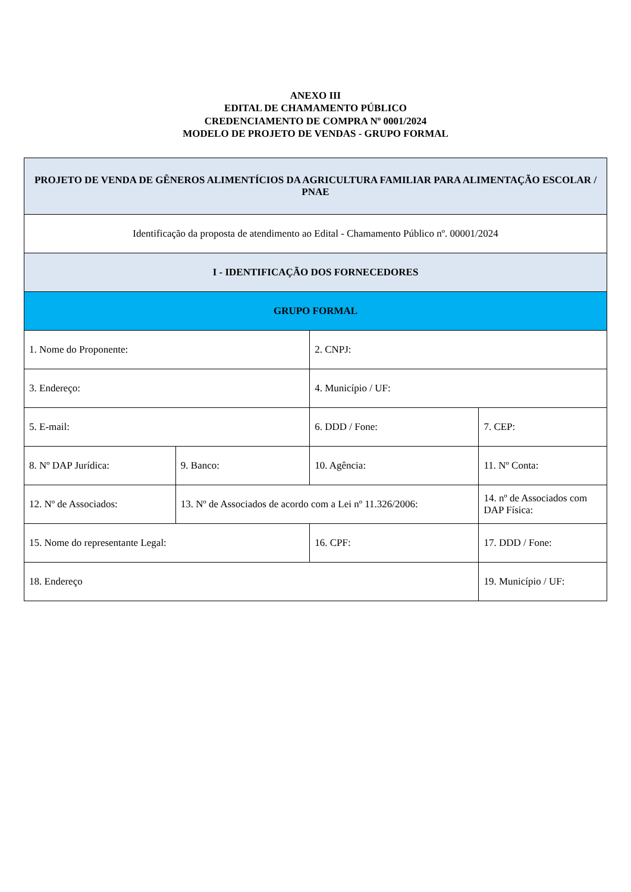ANEXO III
EDITAL DE CHAMAMENTO PÚBLICO
CREDENCIAMENTO DE COMPRA Nº 0001/2024
MODELO DE PROJETO DE VENDAS - GRUPO FORMAL
| PROJETO DE VENDA DE GÊNEROS ALIMENTÍCIOS DA AGRICULTURA FAMILIAR PARA ALIMENTAÇÃO ESCOLAR / PNAE | | | |
| --- | --- | --- | --- |
| Identificação da proposta de atendimento ao Edital - Chamamento Público nº. 00001/2024 | | | |
| I - IDENTIFICAÇÃO DOS FORNECEDORES | | | |
| GRUPO FORMAL | | | |
| 1. Nome do Proponente: | | 2. CNPJ: | |
| 3. Endereço: | | 4. Município / UF: | |
| 5. E-mail: | | 6. DDD / Fone: | 7. CEP: |
| 8. Nº DAP Jurídica: | 9. Banco: | 10. Agência: | 11. Nº Conta: |
| 12. Nº de Associados: | 13. Nº de Associados de acordo com a Lei nº 11.326/2006: | | 14. nº de Associados com DAP Física: |
| 15. Nome do representante Legal: | | 16. CPF: | 17. DDD / Fone: |
| 18. Endereço | | | 19. Município / UF: |